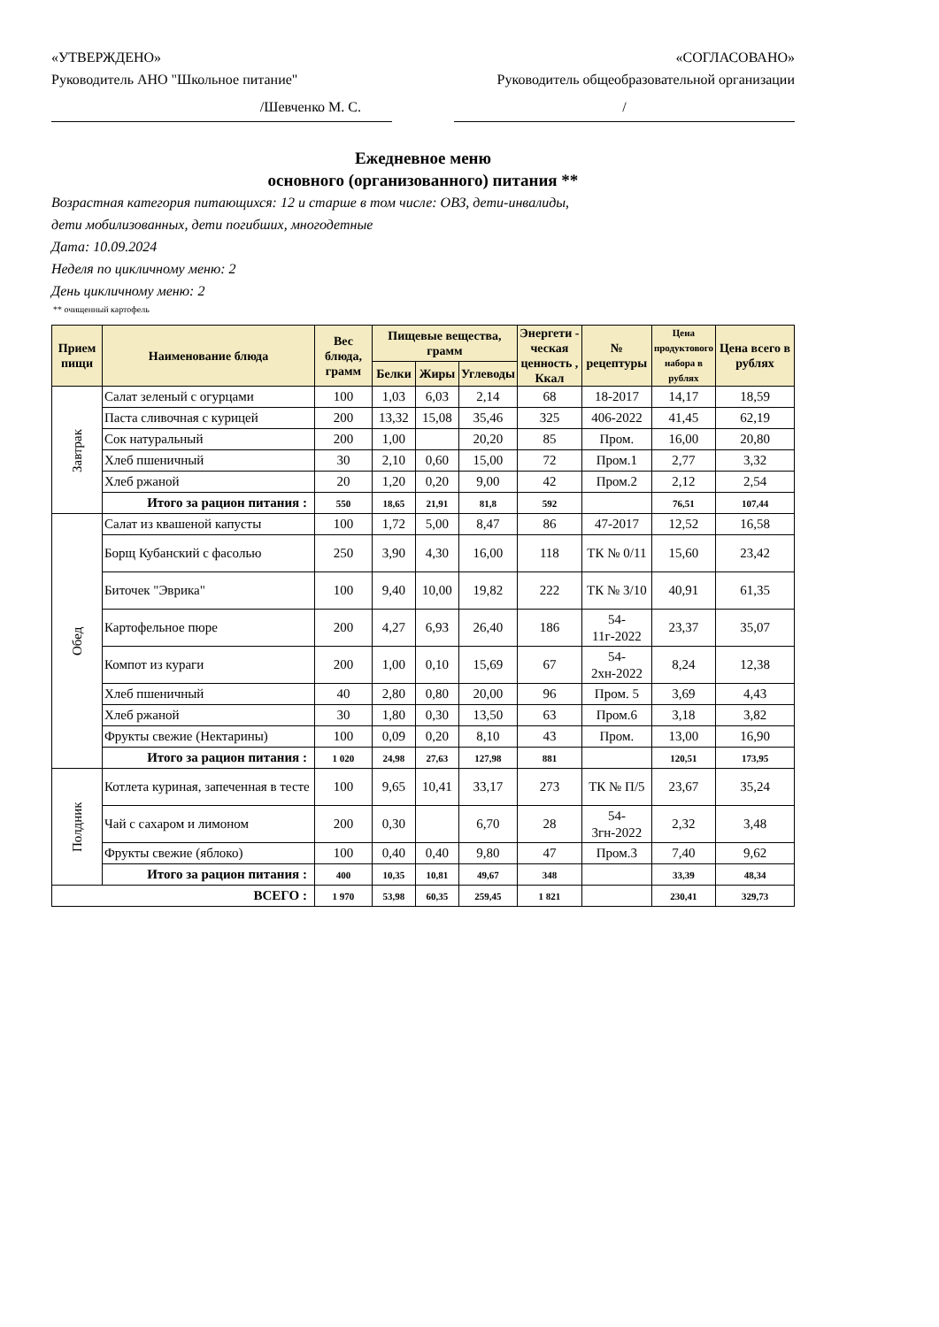«УТВЕРЖДЕНО» «СОГЛАСОВАНО»
Руководитель АНО "Школьное питание" Руководитель общеобразовательной организации
/Шевченко М. С. /
Ежедневное меню
основного (организованного) питания **
Возрастная категория питающихся: 12 и старше в том числе: ОВЗ, дети-инвалиды,
дети мобилизованных, дети погибших, многодетные
Дата: 10.09.2024
Неделя по цикличному меню: 2
День цикличному меню: 2
** очищенный картофель
| Прием пищи | Наименование блюда | Вес блюда, грамм | Пищевые вещества, грамм | | | Энергети - ческая ценность , Ккал | № рецептуры | Цена продуктового набора в рублях | Цена всего в рублях |
| --- | --- | --- | --- | --- | --- | --- | --- | --- | --- |
| | | | Белки | Жиры | Углеводы | | | | |
| Завтрак | Салат зеленый с огурцами | 100 | 1,03 | 6,03 | 2,14 | 68 | 18-2017 | 14,17 | 18,59 |
| | Паста сливочная с курицей | 200 | 13,32 | 15,08 | 35,46 | 325 | 406-2022 | 41,45 | 62,19 |
| | Сок натуральный | 200 | 1,00 | | 20,20 | 85 | Пром. | 16,00 | 20,80 |
| | Хлеб пшеничный | 30 | 2,10 | 0,60 | 15,00 | 72 | Пром.1 | 2,77 | 3,32 |
| | Хлеб ржаной | 20 | 1,20 | 0,20 | 9,00 | 42 | Пром.2 | 2,12 | 2,54 |
| | Итого за рацион питания : | 550 | 18,65 | 21,91 | 81,8 | 592 | | 76,51 | 107,44 |
| Обед | Салат из квашеной капусты | 100 | 1,72 | 5,00 | 8,47 | 86 | 47-2017 | 12,52 | 16,58 |
| | Борщ Кубанский с фасолью | 250 | 3,90 | 4,30 | 16,00 | 118 | ТК № 0/11 | 15,60 | 23,42 |
| | Биточек "Эврика" | 100 | 9,40 | 10,00 | 19,82 | 222 | ТК № 3/10 | 40,91 | 61,35 |
| | Картофельное пюре | 200 | 4,27 | 6,93 | 26,40 | 186 | 54-11г-2022 | 23,37 | 35,07 |
| | Компот из кураги | 200 | 1,00 | 0,10 | 15,69 | 67 | 54-2хн-2022 | 8,24 | 12,38 |
| | Хлеб пшеничный | 40 | 2,80 | 0,80 | 20,00 | 96 | Пром. 5 | 3,69 | 4,43 |
| | Хлеб ржаной | 30 | 1,80 | 0,30 | 13,50 | 63 | Пром.6 | 3,18 | 3,82 |
| | Фрукты свежие (Нектарины) | 100 | 0,09 | 0,20 | 8,10 | 43 | Пром. | 13,00 | 16,90 |
| | Итого за рацион питания : | 1 020 | 24,98 | 27,63 | 127,98 | 881 | | 120,51 | 173,95 |
| Полдник | Котлета куриная, запеченная в тесте | 100 | 9,65 | 10,41 | 33,17 | 273 | ТК № П/5 | 23,67 | 35,24 |
| | Чай с сахаром и лимоном | 200 | 0,30 | | 6,70 | 28 | 54-3гн-2022 | 2,32 | 3,48 |
| | Фрукты свежие (яблоко) | 100 | 0,40 | 0,40 | 9,80 | 47 | Пром.3 | 7,40 | 9,62 |
| | Итого за рацион питания : | 400 | 10,35 | 10,81 | 49,67 | 348 | | 33,39 | 48,34 |
| ВСЕГО : | | 1 970 | 53,98 | 60,35 | 259,45 | 1 821 | | 230,41 | 329,73 |